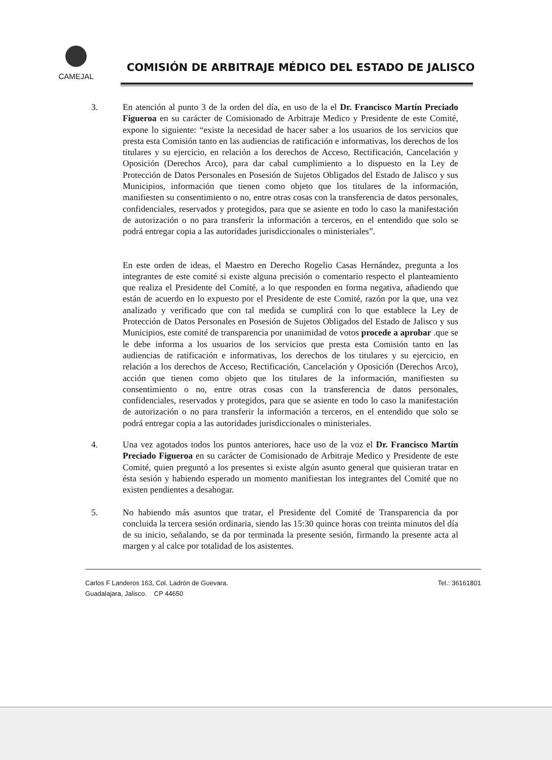CAMEJAL
COMISIÓN DE ARBITRAJE MÉDICO DEL ESTADO DE JALISCO
3. En atención al punto 3 de la orden del día, en uso de la el Dr. Francisco Martín Preciado Figueroa en su carácter de Comisionado de Arbitraje Medico y Presidente de este Comité, expone lo siguiente: “existe la necesidad de hacer saber a los usuarios de los servicios que presta esta Comisión tanto en las audiencias de ratificación e informativas, los derechos de los titulares y su ejercicio, en relación a los derechos de Acceso, Rectificación, Cancelación y Oposición (Derechos Arco), para dar cabal cumplimiento a lo dispuesto en la Ley de Protección de Datos Personales en Posesión de Sujetos Obligados del Estado de Jalisco y sus Municipios, información que tienen como objeto que los titulares de la información, manifiesten su consentimiento o no, entre otras cosas con la transferencia de datos personales, confidenciales, reservados y protegidos, para que se asiente en todo lo caso la manifestación de autorización o no para transferir la información a terceros, en el entendido que solo se podrá entregar copia a las autoridades jurisdiccionales o ministeriales”.
En este orden de ideas, el Maestro en Derecho Rogelio Casas Hernández, pregunta a los integrantes de este comité si existe alguna precisión o comentario respecto el planteamiento que realiza el Presidente del Comité, a lo que responden en forma negativa, añadiendo que están de acuerdo en lo expuesto por el Presidente de este Comité, razón por la que, una vez analizado y verificado que con tal medida se cumplirá con lo que establece la Ley de Protección de Datos Personales en Posesión de Sujetos Obligados del Estado de Jalisco y sus Municipios, este comité de transparencia por unanimidad de votos procede a aprobar .que se le debe informa a los usuarios de los servicios que presta esta Comisión tanto en las audiencias de ratificación e informativas, los derechos de los titulares y su ejercicio, en relación a los derechos de Acceso, Rectificación, Cancelación y Oposición (Derechos Arco), acción que tienen como objeto que los titulares de la información, manifiesten su consentimiento o no, entre otras cosas con la transferencia de datos personales, confidenciales, reservados y protegidos, para que se asiente en todo lo caso la manifestación de autorización o no para transferir la información a terceros, en el entendido que solo se podrá entregar copia a las autoridades jurisdiccionales o ministeriales.
4. Una vez agotados todos los puntos anteriores, hace uso de la voz el Dr. Francisco Martín Preciado Figueroa en su carácter de Comisionado de Arbitraje Medico y Presidente de este Comité, quien preguntó a los presentes si existe algún asunto general que quisieran tratar en ésta sesión y habiendo esperado un momento manifiestan los integrantes del Comité que no existen pendientes a desahogar.
5. No habiendo más asuntos que tratar, el Presidente del Comité de Transparencia da por concluida la tercera sesión ordinaria, siendo las 15:30 quince horas con treinta minutos del día de su inicio, señalando, se da por terminada la presente sesión, firmando la presente acta al margen y al calce por totalidad de los asistentes.
Carlos F Landeros 163, Col. Ladrón de Guevara.
Guadalajara, Jalisco. CP 44650
Tel.: 36161801